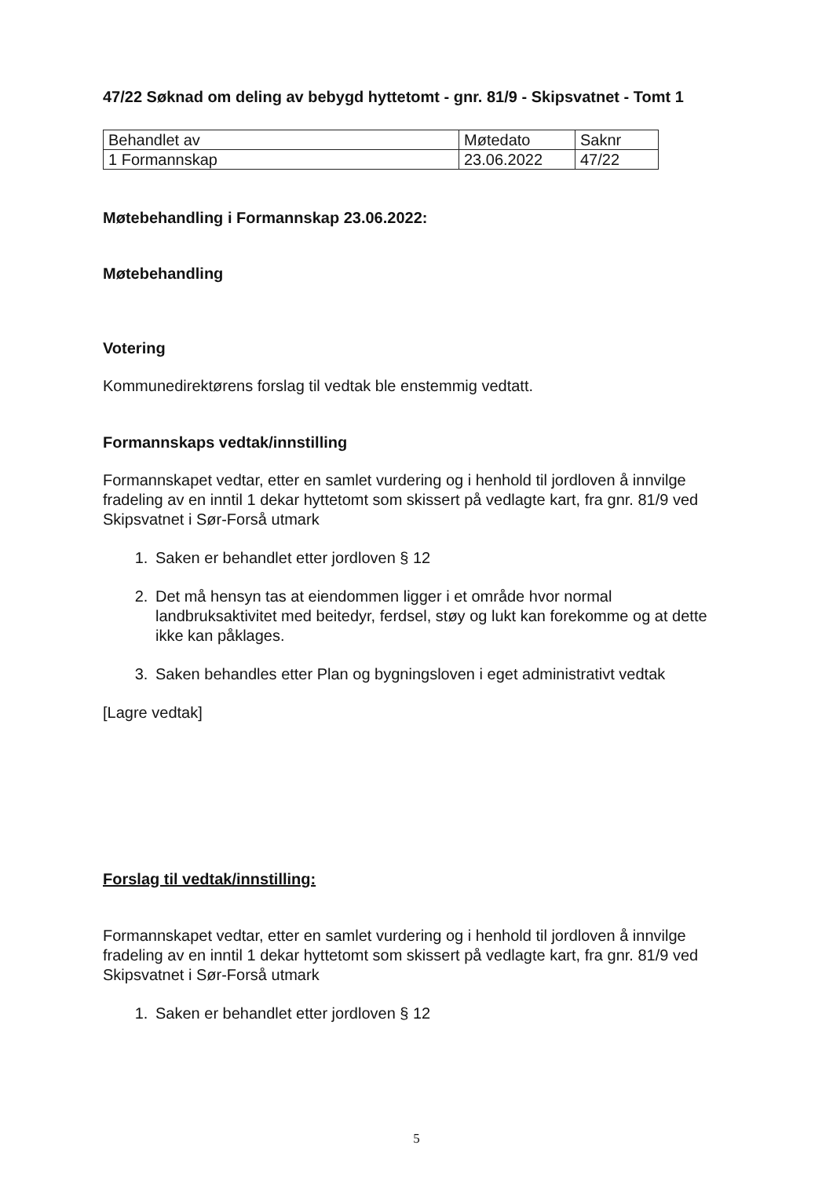47/22 Søknad om deling av bebygd hyttetomt - gnr. 81/9 - Skipsvatnet - Tomt 1
| Behandlet av | Møtedato | Saknr |
| 1 Formannskap | 23.06.2022 | 47/22 |
Møtebehandling i Formannskap 23.06.2022:
Møtebehandling
Votering
Kommunedirektørens forslag til vedtak ble enstemmig vedtatt.
Formannskaps vedtak/innstilling
Formannskapet vedtar, etter en samlet vurdering og i henhold til jordloven å innvilge fradeling av en inntil 1 dekar hyttetomt som skissert på vedlagte kart, fra gnr. 81/9 ved Skipsvatnet i Sør-Forså utmark
1. Saken er behandlet etter jordloven § 12
2. Det må hensyn tas at eiendommen ligger i et område hvor normal landbruksaktivitet med beitedyr, ferdsel, støy og lukt kan forekomme og at dette ikke kan påklages.
3. Saken behandles etter Plan og bygningsloven i eget administrativt vedtak
[Lagre vedtak]
Forslag til vedtak/innstilling:
Formannskapet vedtar, etter en samlet vurdering og i henhold til jordloven å innvilge fradeling av en inntil 1 dekar hyttetomt som skissert på vedlagte kart, fra gnr. 81/9 ved Skipsvatnet i Sør-Forså utmark
1. Saken er behandlet etter jordloven § 12
5